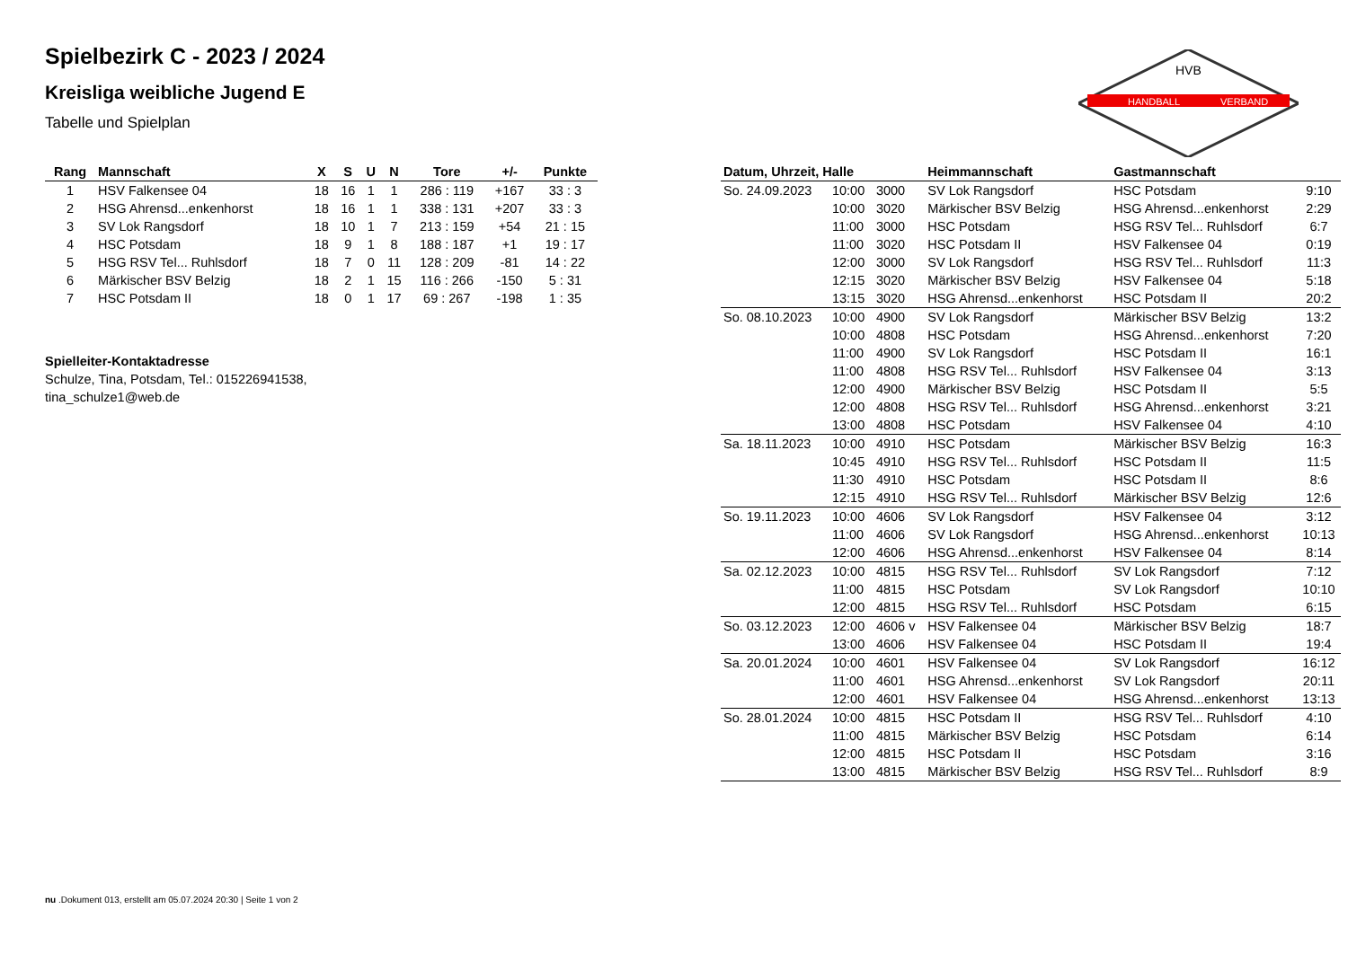HANDBALL
VERBAND
HVB
Spielbezirk C - 2023 / 2024
Kreisliga weibliche Jugend E
Tabelle und Spielplan
| Rang | Mannschaft | X | S | U | N | Tore | +/- | Punkte |
| --- | --- | --- | --- | --- | --- | --- | --- | --- |
| 1 | HSV Falkensee 04 | 18 | 16 | 1 | 1 | 286 : 119 | +167 | 33 : 3 |
| 2 | HSG Ahrensd...enkenhorst | 18 | 16 | 1 | 1 | 338 : 131 | +207 | 33 : 3 |
| 3 | SV Lok Rangsdorf | 18 | 10 | 1 | 7 | 213 : 159 | +54 | 21 : 15 |
| 4 | HSC Potsdam | 18 | 9 | 1 | 8 | 188 : 187 | +1 | 19 : 17 |
| 5 | HSG RSV Tel... Ruhlsdorf | 18 | 7 | 0 | 11 | 128 : 209 | -81 | 14 : 22 |
| 6 | Märkischer BSV Belzig | 18 | 2 | 1 | 15 | 116 : 266 | -150 | 5 : 31 |
| 7 | HSC Potsdam II | 18 | 0 | 1 | 17 | 69 : 267 | -198 | 1 : 35 |
Spielleiter-Kontaktadresse
Schulze, Tina, Potsdam, Tel.: 015226941538,
tina_schulze1@web.de
| Datum, Uhrzeit, Halle | | | Heimmannschaft | Gastmannschaft | |
| --- | --- | --- | --- | --- | --- |
| So. 24.09.2023 | 10:00 | 3000 | SV Lok Rangsdorf | HSC Potsdam | 9:10 |
| | 10:00 | 3020 | Märkischer BSV Belzig | HSG Ahrensd...enkenhorst | 2:29 |
| | 11:00 | 3000 | HSC Potsdam | HSG RSV Tel... Ruhlsdorf | 6:7 |
| | 11:00 | 3020 | HSC Potsdam II | HSV Falkensee 04 | 0:19 |
| | 12:00 | 3000 | SV Lok Rangsdorf | HSG RSV Tel... Ruhlsdorf | 11:3 |
| | 12:15 | 3020 | Märkischer BSV Belzig | HSV Falkensee 04 | 5:18 |
| | 13:15 | 3020 | HSG Ahrensd...enkenhorst | HSC Potsdam II | 20:2 |
| So. 08.10.2023 | 10:00 | 4900 | SV Lok Rangsdorf | Märkischer BSV Belzig | 13:2 |
| | 10:00 | 4808 | HSC Potsdam | HSG Ahrensd...enkenhorst | 7:20 |
| | 11:00 | 4900 | SV Lok Rangsdorf | HSC Potsdam II | 16:1 |
| | 11:00 | 4808 | HSG RSV Tel... Ruhlsdorf | HSV Falkensee 04 | 3:13 |
| | 12:00 | 4900 | Märkischer BSV Belzig | HSC Potsdam II | 5:5 |
| | 12:00 | 4808 | HSG RSV Tel... Ruhlsdorf | HSG Ahrensd...enkenhorst | 3:21 |
| | 13:00 | 4808 | HSC Potsdam | HSV Falkensee 04 | 4:10 |
| Sa. 18.11.2023 | 10:00 | 4910 | HSC Potsdam | Märkischer BSV Belzig | 16:3 |
| | 10:45 | 4910 | HSG RSV Tel... Ruhlsdorf | HSC Potsdam II | 11:5 |
| | 11:30 | 4910 | HSC Potsdam | HSC Potsdam II | 8:6 |
| | 12:15 | 4910 | HSG RSV Tel... Ruhlsdorf | Märkischer BSV Belzig | 12:6 |
| So. 19.11.2023 | 10:00 | 4606 | SV Lok Rangsdorf | HSV Falkensee 04 | 3:12 |
| | 11:00 | 4606 | SV Lok Rangsdorf | HSG Ahrensd...enkenhorst | 10:13 |
| | 12:00 | 4606 | HSG Ahrensd...enkenhorst | HSV Falkensee 04 | 8:14 |
| Sa. 02.12.2023 | 10:00 | 4815 | HSG RSV Tel... Ruhlsdorf | SV Lok Rangsdorf | 7:12 |
| | 11:00 | 4815 | HSC Potsdam | SV Lok Rangsdorf | 10:10 |
| | 12:00 | 4815 | HSG RSV Tel... Ruhlsdorf | HSC Potsdam | 6:15 |
| So. 03.12.2023 | 12:00 | 4606 v | HSV Falkensee 04 | Märkischer BSV Belzig | 18:7 |
| | 13:00 | 4606 | HSV Falkensee 04 | HSC Potsdam II | 19:4 |
| Sa. 20.01.2024 | 10:00 | 4601 | HSV Falkensee 04 | SV Lok Rangsdorf | 16:12 |
| | 11:00 | 4601 | HSG Ahrensd...enkenhorst | SV Lok Rangsdorf | 20:11 |
| | 12:00 | 4601 | HSV Falkensee 04 | HSG Ahrensd...enkenhorst | 13:13 |
| So. 28.01.2024 | 10:00 | 4815 | HSC Potsdam II | HSG RSV Tel... Ruhlsdorf | 4:10 |
| | 11:00 | 4815 | Märkischer BSV Belzig | HSC Potsdam | 6:14 |
| | 12:00 | 4815 | HSC Potsdam II | HSC Potsdam | 3:16 |
| | 13:00 | 4815 | Märkischer BSV Belzig | HSG RSV Tel... Ruhlsdorf | 8:9 |
nu .Dokument 013, erstellt am 05.07.2024 20:30 | Seite 1 von 2